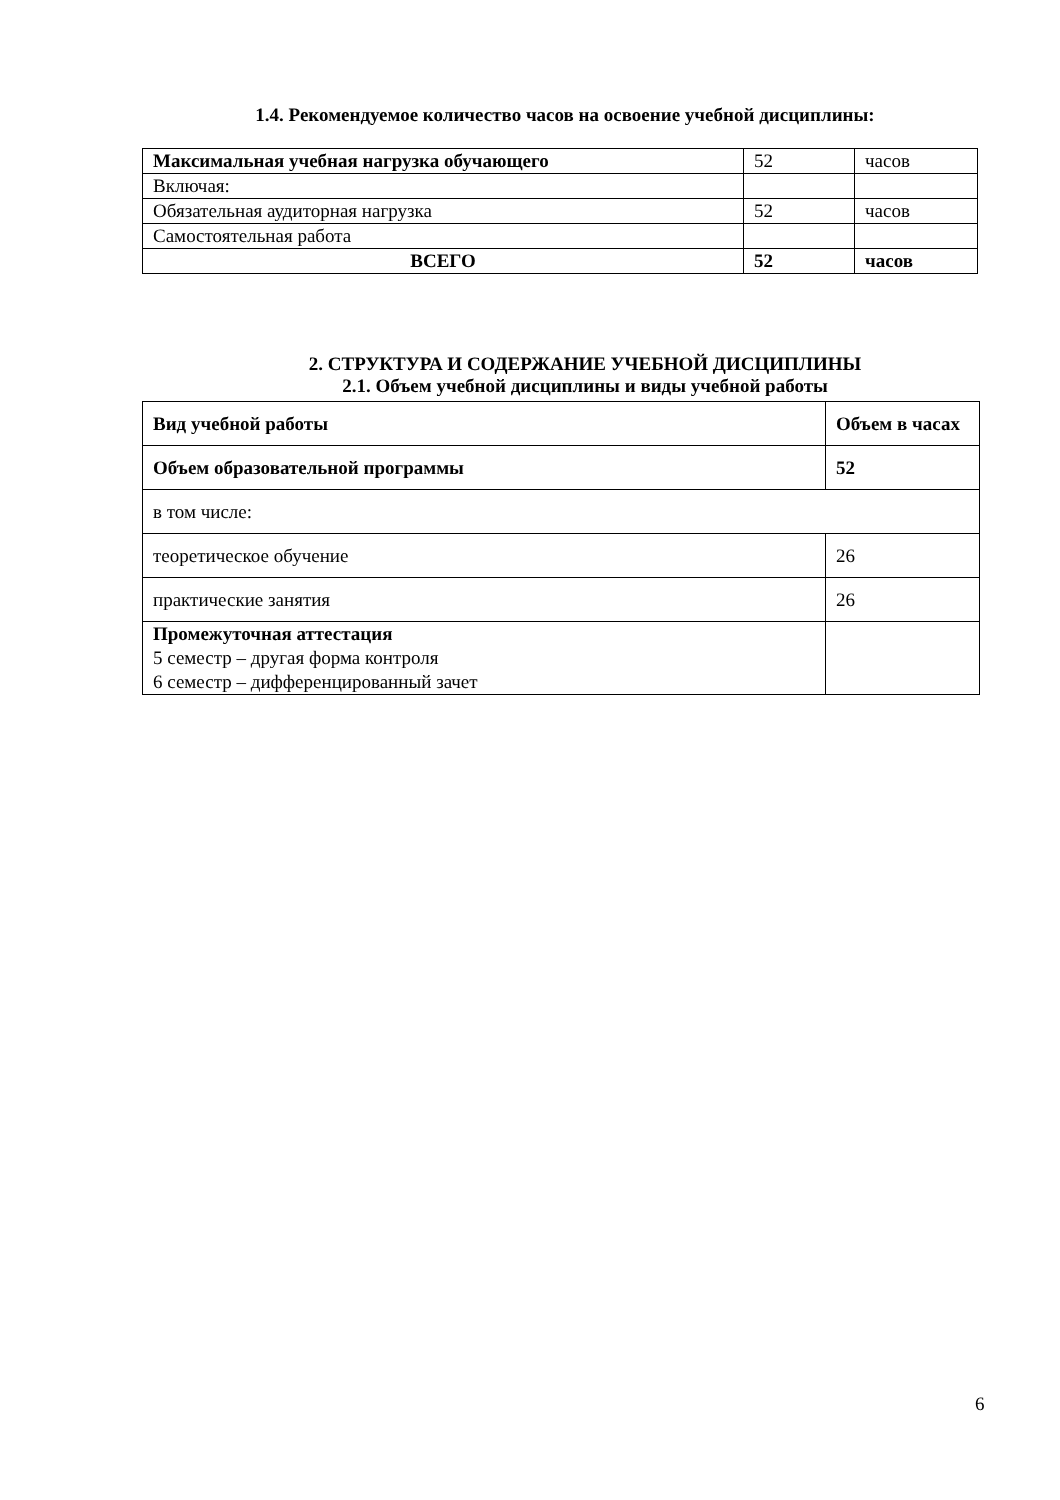1.4. Рекомендуемое количество часов на освоение учебной дисциплины:
| Максимальная учебная нагрузка обучающего | 52 | часов |
| Включая: | | |
| Обязательная аудиторная нагрузка | 52 | часов |
| Самостоятельная работа | | |
| ВСЕГО | 52 | часов |
2. СТРУКТУРА И СОДЕРЖАНИЕ УЧЕБНОЙ ДИСЦИПЛИНЫ
2.1. Объем учебной дисциплины и виды учебной работы
| Вид учебной работы | Объем в часах |
| Объем образовательной программы | 52 |
| в том числе: | |
| теоретическое обучение | 26 |
| практические занятия | 26 |
| Промежуточная аттестация 5 семестр – другая форма контроля 6 семестр – дифференцированный зачет | |
6